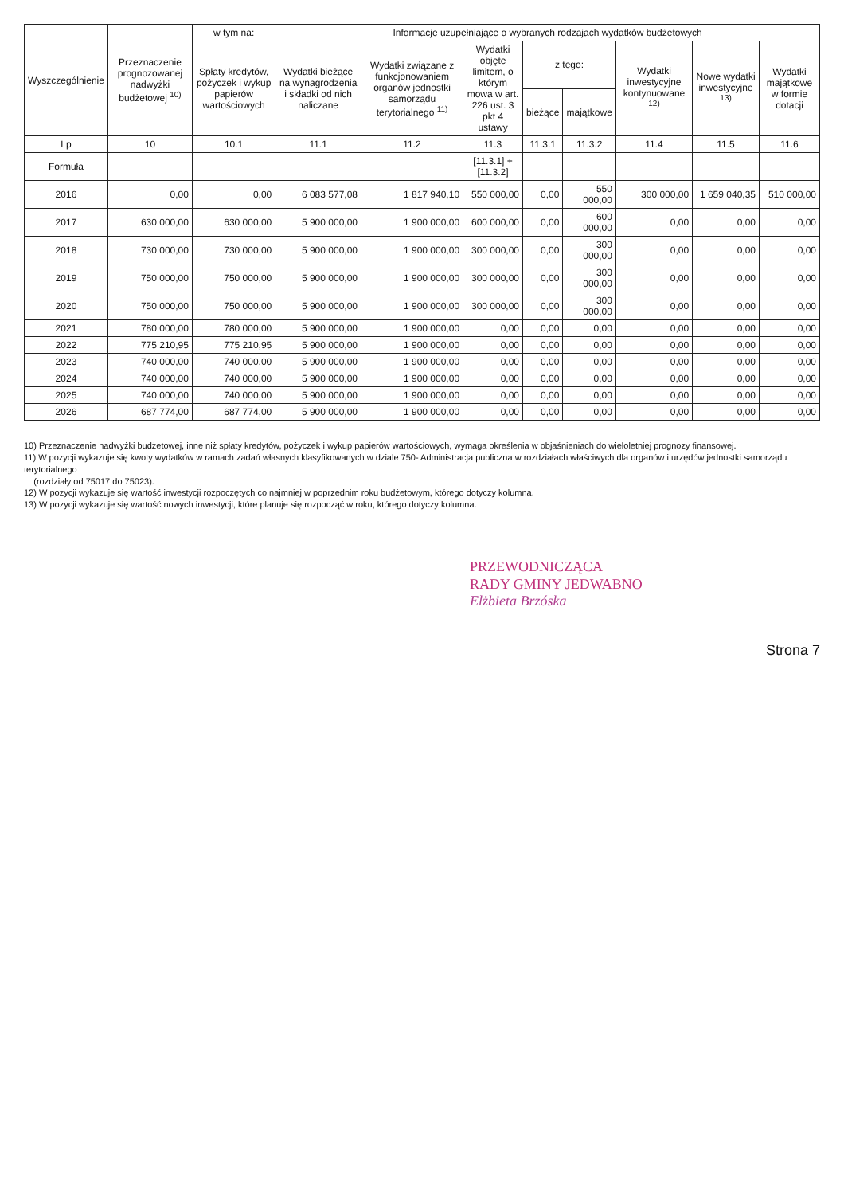| Wyszczególnienie | Przeznaczenie prognozowanej nadwyżki budżetowej <sup>10)</sup> | w tym na: | Informacje uzupełniające o wybranych rodzajach wydatków budżetowych | | | | | | | |
| --- | --- | --- | --- | --- | --- | --- | --- | --- | --- | --- |
| | | Spłaty kredytów, pożyczek i wykup papierów wartościowych | Wydatki bieżące na wynagrodzenia i składki od nich naliczane | Wydatki związane z funkcjonowaniem organów jednostki samorządu terytorialnego <sup>11)</sup> | Wydatki objęte limitem, o którym mowa w art. 226 ust. 3 pkt 4 ustawy | z tego: | | Wydatki inwestycyjne kontynuowane <sup>12)</sup> | Nowe wydatki inwestycyjne <sup>13)</sup> | Wydatki majątkowe w formie dotacji |
| | | | | | | bieżące | majątkowe | | | |
| Lp | 10 | 10.1 | 11.1 | 11.2 | 11.3 | 11.3.1 | 11.3.2 | 11.4 | 11.5 | 11.6 |
| Formuła | | | | | [11.3.1] + [11.3.2] | | | | | |
| 2016 | 0,00 | 0,00 | 6 083 577,08 | 1 817 940,10 | 550 000,00 | 0,00 | 550 000,00 | 300 000,00 | 1 659 040,35 | 510 000,00 |
| 2017 | 630 000,00 | 630 000,00 | 5 900 000,00 | 1 900 000,00 | 600 000,00 | 0,00 | 600 000,00 | 0,00 | 0,00 | 0,00 |
| 2018 | 730 000,00 | 730 000,00 | 5 900 000,00 | 1 900 000,00 | 300 000,00 | 0,00 | 300 000,00 | 0,00 | 0,00 | 0,00 |
| 2019 | 750 000,00 | 750 000,00 | 5 900 000,00 | 1 900 000,00 | 300 000,00 | 0,00 | 300 000,00 | 0,00 | 0,00 | 0,00 |
| 2020 | 750 000,00 | 750 000,00 | 5 900 000,00 | 1 900 000,00 | 300 000,00 | 0,00 | 300 000,00 | 0,00 | 0,00 | 0,00 |
| 2021 | 780 000,00 | 780 000,00 | 5 900 000,00 | 1 900 000,00 | 0,00 | 0,00 | 0,00 | 0,00 | 0,00 | 0,00 |
| 2022 | 775 210,95 | 775 210,95 | 5 900 000,00 | 1 900 000,00 | 0,00 | 0,00 | 0,00 | 0,00 | 0,00 | 0,00 |
| 2023 | 740 000,00 | 740 000,00 | 5 900 000,00 | 1 900 000,00 | 0,00 | 0,00 | 0,00 | 0,00 | 0,00 | 0,00 |
| 2024 | 740 000,00 | 740 000,00 | 5 900 000,00 | 1 900 000,00 | 0,00 | 0,00 | 0,00 | 0,00 | 0,00 | 0,00 |
| 2025 | 740 000,00 | 740 000,00 | 5 900 000,00 | 1 900 000,00 | 0,00 | 0,00 | 0,00 | 0,00 | 0,00 | 0,00 |
| 2026 | 687 774,00 | 687 774,00 | 5 900 000,00 | 1 900 000,00 | 0,00 | 0,00 | 0,00 | 0,00 | 0,00 | 0,00 |
10) Przeznaczenie nadwyżki budżetowej, inne niż spłaty kredytów, pożyczek i wykup papierów wartościowych, wymaga określenia w objaśnieniach do wieloletniej prognozy finansowej.
11) W pozycji wykazuje się kwoty wydatków w ramach zadań własnych klasyfikowanych w dziale 750- Administracja publiczna w rozdziałach właściwych dla organów i urzędów jednostki samorządu terytorialnego
(rozdziały od 75017 do 75023).
12) W pozycji wykazuje się wartość inwestycji rozpoczętych co najmniej w poprzednim roku budżetowym, którego dotyczy kolumna.
13) W pozycji wykazuje się wartość nowych inwestycji, które planuje się rozpocząć w roku, którego dotyczy kolumna.
PRZEWODNICZĄCA
RADY GMINY JEDWABNO
Elżbieta Brzóska
Strona 7